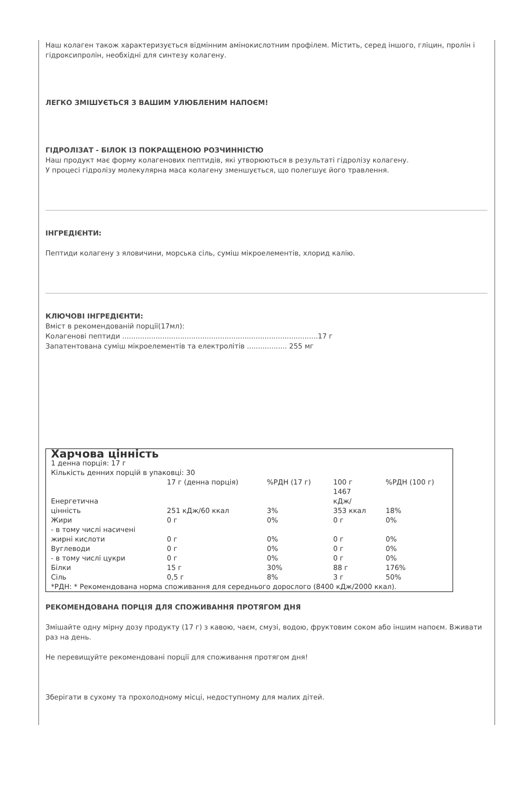Наш колаген також характеризується відмінним амінокислотним профілем. Містить, серед іншого, гліцин, пролін і гідроксипролін, необхідні для синтезу колагену.
ЛЕГКО ЗМІШУЄТЬСЯ З ВАШИМ УЛЮБЛЕНИМ НАПОЄМ!
ГІДРОЛІЗАТ - БІЛОК ІЗ ПОКРАЩЕНОЮ РОЗЧИННІСТЮ
Наш продукт має форму колагенових пептидів, які утворюються в результаті гідролізу колагену.
У процесі гідролізу молекулярна маса колагену зменшується, що полегшує його травлення.
ІНГРЕДІЄНТИ:
Пептиди колагену з яловичини, морська сіль, суміш мікроелементів, хлорид калію.
КЛЮЧОВІ ІНГРЕДІЄНТИ:
Вміст в рекомендованій порції(17мл):
Колагенові пептиди ........................................................................................17 г
Запатентована суміш мікроелементів та електролітів .................. 255 мг
| Харчова цінність 1 денна порція: 17 г Кількість денних порцій в упаковці: 30 | | | | |
| | 17 г (денна порція) | %РДН (17 г) | 100 г | %РДН (100 г) |
| Енергетична цінність | 251 кДж/60 ккал | 3% | 1467 кДж/ 353 ккал | 18% |
| Жири | 0 г | 0% | 0 г | 0% |
| - в тому числі насичені жирні кислоти | 0 г | 0% | 0 г | 0% |
| Вуглеводи | 0 г | 0% | 0 г | 0% |
| - в тому числі цукри | 0 г | 0% | 0 г | 0% |
| Білки | 15 г | 30% | 88 г | 176% |
| Сіль | 0,5 г | 8% | 3 г | 50% |
| *РДН: * Рекомендована норма споживання для середнього дорослого (8400 кДж/2000 ккал). | | | | |
РЕКОМЕНДОВАНА ПОРЦІЯ ДЛЯ СПОЖИВАННЯ ПРОТЯГОМ ДНЯ
Змішайте одну мірну дозу продукту (17 г) з кавою, чаєм, смузі, водою, фруктовим соком або іншим напоєм. Вживати раз на день.
Не перевищуйте рекомендовані порції для споживання протягом дня!
Зберігати в сухому та прохолодному місці, недоступному для малих дітей.